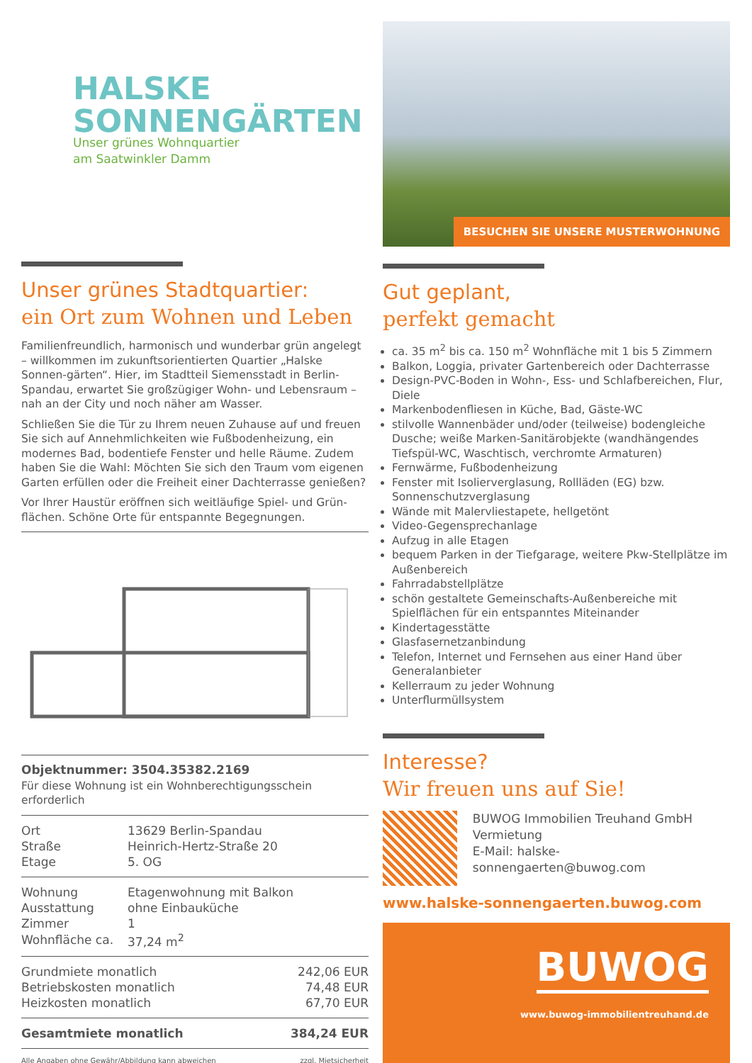HALSKE
SONNENGÄRTEN
Unser grünes Wohnquartier
am Saatwinkler Damm
Unser grünes Stadtquartier:
ein Ort zum Wohnen und Leben
Familienfreundlich, harmonisch und wunderbar grün angelegt – willkommen im zukunftsorientierten Quartier „Halske Sonnen-gärten“. Hier, im Stadtteil Siemensstadt in Berlin-Spandau, erwartet Sie großzügiger Wohn- und Lebensraum – nah an der City und noch näher am Wasser.
Schließen Sie die Tür zu Ihrem neuen Zuhause auf und freuen Sie sich auf Annehmlichkeiten wie Fußbodenheizung, ein modernes Bad, bodentiefe Fenster und helle Räume. Zudem haben Sie die Wahl: Möchten Sie sich den Traum vom eigenen Garten erfüllen oder die Freiheit einer Dachterrasse genießen?
Vor Ihrer Haustür eröffnen sich weitläufige Spiel- und Grün-flächen. Schöne Orte für entspannte Begegnungen.
Objektnummer: 3504.35382.2169
Für diese Wohnung ist ein Wohnberechtigungsschein erforderlich
| Ort | 13629 Berlin-Spandau |
| Straße | Heinrich-Hertz-Straße 20 |
| Etage | 5. OG |
| Wohnung | Etagenwohnung mit Balkon |
| Ausstattung | ohne Einbauküche |
| Zimmer | 1 |
| Wohnfläche ca. | 37,24 m<sup>2</sup> |
| Grundmiete monatlich | 242,06 EUR |
| Betriebskosten monatlich | 74,48 EUR |
| Heizkosten monatlich | 67,70 EUR |
| Gesamtmiete monatlich | 384,24 EUR |
| Alle Angaben ohne Gewähr/Abbildung kann abweichen | zzgl. Mietsicherheit |
BESUCHEN SIE UNSERE MUSTERWOHNUNG
Gut geplant,
perfekt gemacht
ca. 35 m<sup>2</sup> bis ca. 150 m<sup>2</sup> Wohnfläche mit 1 bis 5 Zimmern
Balkon, Loggia, privater Gartenbereich oder Dachterrasse
Design-PVC-Boden in Wohn-, Ess- und Schlafbereichen, Flur, Diele
Markenbodenfliesen in Küche, Bad, Gäste-WC
stilvolle Wannenbäder und/oder (teilweise) bodengleiche Dusche; weiße Marken-Sanitärobjekte (wandhängendes Tiefspül-WC, Waschtisch, verchromte Armaturen)
Fernwärme, Fußbodenheizung
Fenster mit Isolierverglasung, Rollläden (EG) bzw. Sonnenschutzverglasung
Wände mit Malervliestapete, hellgetönt
Video-Gegensprechanlage
Aufzug in alle Etagen
bequem Parken in der Tiefgarage, weitere Pkw-Stellplätze im Außenbereich
Fahrradabstellplätze
schön gestaltete Gemeinschafts-Außenbereiche mit Spielflächen für ein entspanntes Miteinander
Kindertagesstätte
Glasfasernetzanbindung
Telefon, Internet und Fernsehen aus einer Hand über Generalanbieter
Kellerraum zu jeder Wohnung
Unterflurmüllsystem
Interesse?
Wir freuen uns auf Sie!
BUWOG Immobilien Treuhand GmbH
Vermietung
E-Mail: halske-sonnengaerten@buwog.com
www.halske-sonnengaerten.buwog.com
BUWOG
www.buwog-immobilientreuhand.de